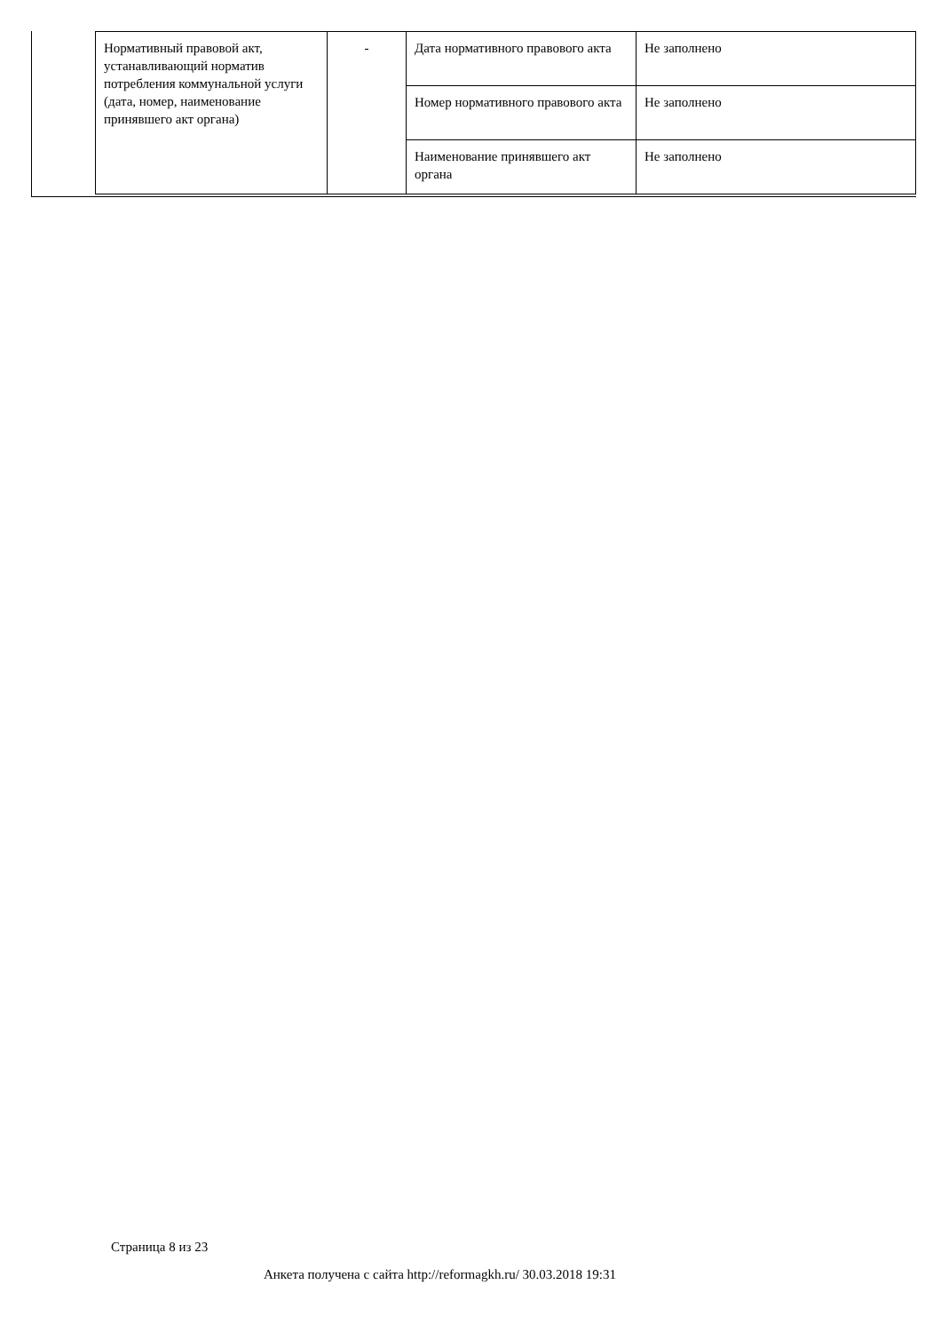| Нормативный правовой акт, устанавливающий норматив потребления коммунальной услуги (дата, номер, наименование принявшего акт органа) | - | Дата нормативного правового акта | Не заполнено |
| | | Номер нормативного правового акта | Не заполнено |
| | | Наименование принявшего акт органа | Не заполнено |
Страница 8 из 23
Анкета получена с сайта http://reformagkh.ru/ 30.03.2018 19:31